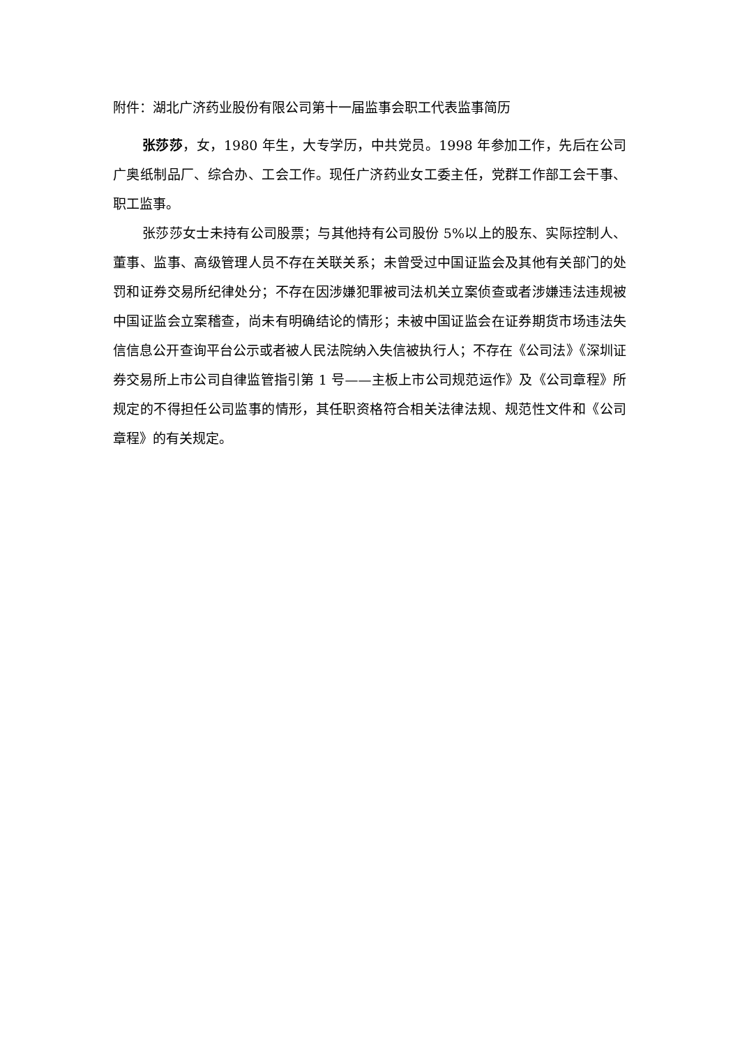附件：湖北广济药业股份有限公司第十一届监事会职工代表监事简历
张莎莎，女，1980 年生，大专学历，中共党员。1998 年参加工作，先后在公司广奥纸制品厂、综合办、工会工作。现任广济药业女工委主任，党群工作部工会干事、职工监事。
张莎莎女士未持有公司股票；与其他持有公司股份 5%以上的股东、实际控制人、董事、监事、高级管理人员不存在关联关系；未曾受过中国证监会及其他有关部门的处罚和证券交易所纪律处分；不存在因涉嫌犯罪被司法机关立案侦查或者涉嫌违法违规被中国证监会立案稽查，尚未有明确结论的情形；未被中国证监会在证券期货市场违法失信信息公开查询平台公示或者被人民法院纳入失信被执行人；不存在《公司法》《深圳证券交易所上市公司自律监管指引第 1 号——主板上市公司规范运作》及《公司章程》所规定的不得担任公司监事的情形，其任职资格符合相关法律法规、规范性文件和《公司章程》的有关规定。